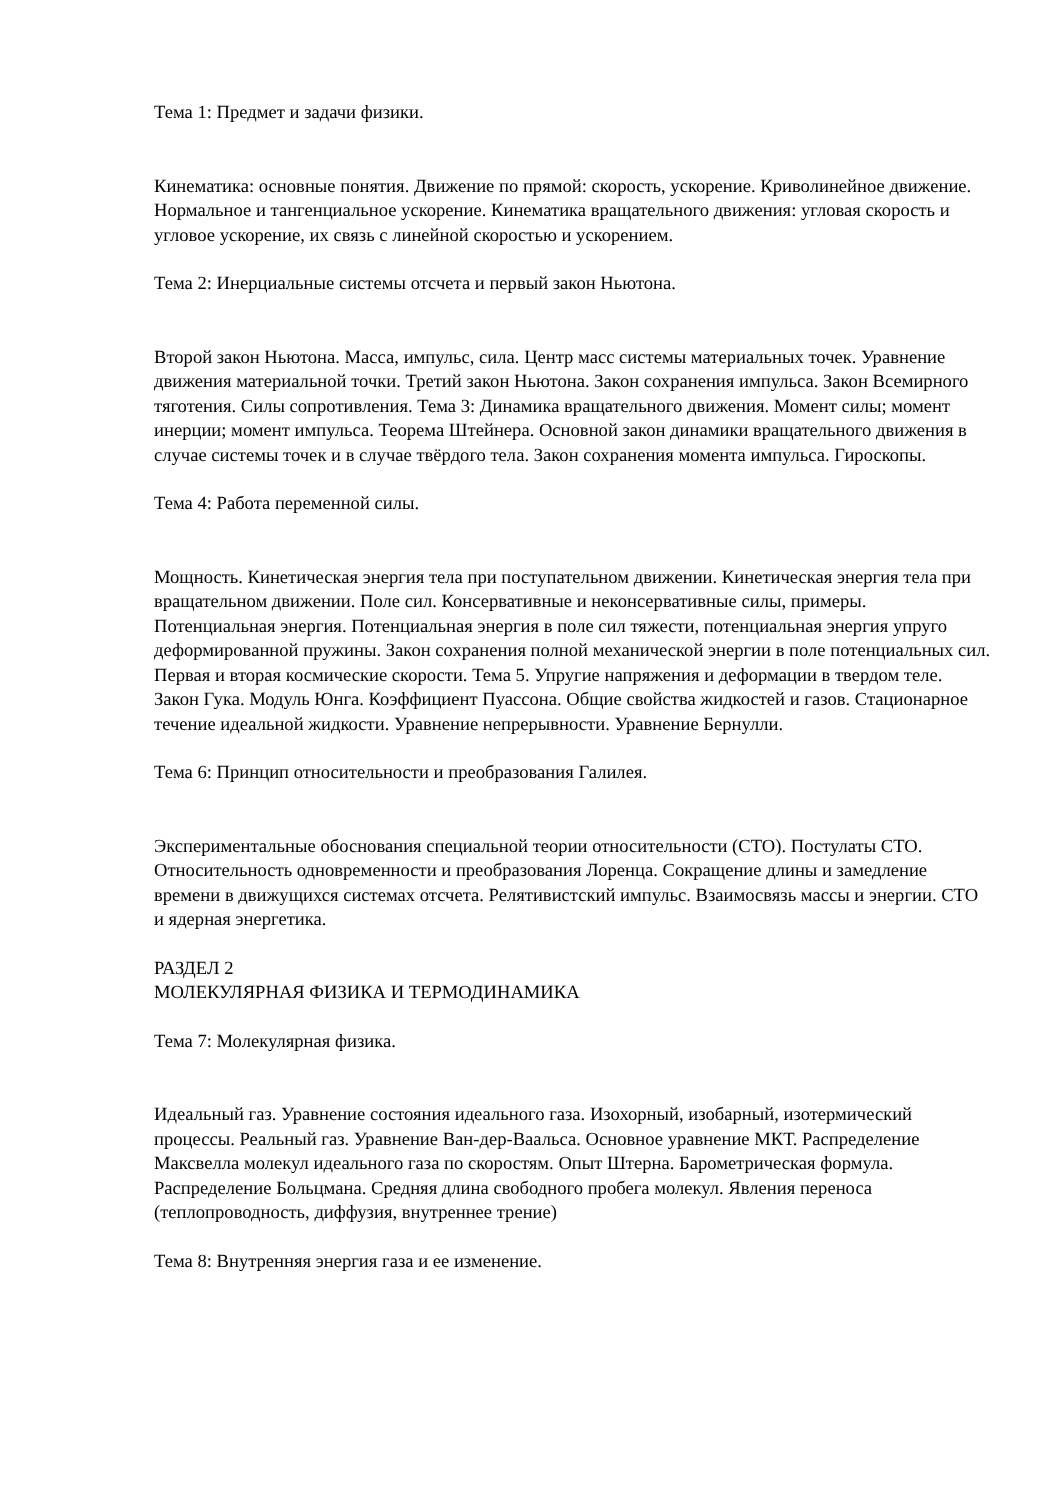Тема 1: Предмет и задачи физики.
Кинематика: основные понятия. Движение по прямой: скорость, ускорение. Криволинейное движение. Нормальное и тангенциальное ускорение. Кинематика вращательного движения: угловая скорость и угловое ускорение, их связь с линейной скоростью и ускорением.
Тема 2: Инерциальные системы отсчета и первый закон Ньютона.
Второй закон Ньютона. Масса, импульс, сила. Центр масс системы материальных точек. Уравнение движения материальной точки. Третий закон Ньютона. Закон сохранения импульса. Закон Всемирного тяготения. Силы сопротивления. Тема 3: Динамика вращательного движения. Момент силы; момент инерции; момент импульса. Теорема Штейнера. Основной закон динамики вращательного движения в случае системы точек и в случае твёрдого тела. Закон сохранения момента импульса. Гироскопы.
Тема 4: Работа переменной силы.
Мощность. Кинетическая энергия тела при поступательном движении. Кинетическая энергия тела при вращательном движении. Поле сил. Консервативные и неконсервативные силы, примеры. Потенциальная энергия. Потенциальная энергия в поле сил тяжести, потенциальная энергия упруго деформированной пружины. Закон сохранения полной механической энергии в поле потенциальных сил. Первая и вторая космические скорости. Тема 5. Упругие напряжения и деформации в твердом теле. Закон Гука. Модуль Юнга. Коэффициент Пуассона. Общие свойства жидкостей и газов. Стационарное течение идеальной жидкости. Уравнение непрерывности. Уравнение Бернулли.
Тема 6: Принцип относительности и преобразования Галилея.
Экспериментальные обоснования специальной теории относительности (СТО). Постулаты СТО. Относительность одновременности и преобразования Лоренца. Сокращение длины и замедление времени в движущихся системах отсчета. Релятивистский импульс. Взаимосвязь массы и энергии. СТО и ядерная энергетика.
РАЗДЕЛ 2
МОЛЕКУЛЯРНАЯ ФИЗИКА И ТЕРМОДИНАМИКА
Тема 7: Молекулярная физика.
Идеальный газ. Уравнение состояния идеального газа. Изохорный, изобарный, изотермический процессы. Реальный газ. Уравнение Ван-дер-Ваальса. Основное уравнение МКТ. Распределение Максвелла молекул идеального газа по скоростям. Опыт Штерна. Барометрическая формула. Распределение Больцмана. Средняя длина свободного пробега молекул. Явления переноса (теплопроводность, диффузия, внутреннее трение)
Тема 8: Внутренняя энергия газа и ее изменение.